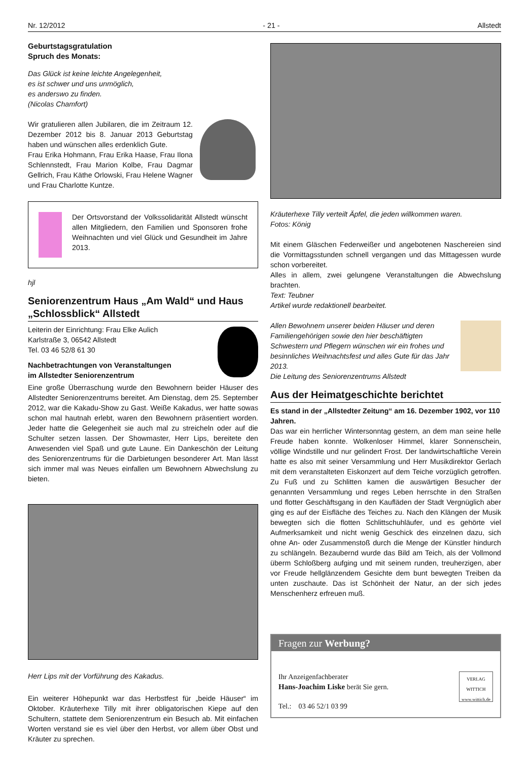Nr. 12/2012 - 21 - Allstedt
Geburtstagsgratulation
Spruch des Monats:
Das Glück ist keine leichte Angelegenheit,
es ist schwer und uns unmöglich,
es anderswo zu finden.
(Nicolas Chamfort)
Wir gratulieren allen Jubilaren, die im Zeitraum 12. Dezember 2012 bis 8. Januar 2013 Geburtstag haben und wünschen alles erdenklich Gute.
Frau Erika Hohmann, Frau Erika Haase, Frau Ilona Schlennstedt, Frau Marion Kolbe, Frau Dagmar Gellrich, Frau Käthe Orlowski, Frau Helene Wagner und Frau Charlotte Kuntze.
Der Ortsvorstand der Volkssolidarität Allstedt wünscht allen Mitgliedern, den Familien und Sponsoren frohe Weihnachten und viel Glück und Gesundheit im Jahre 2013.
hjl
Seniorenzentrum Haus „Am Wald“ und Haus „Schlossblick“ Allstedt
Leiterin der Einrichtung: Frau Elke Aulich
Karlstraße 3, 06542 Allstedt
Tel. 03 46 52/8 61 30
Nachbetrachtungen von Veranstaltungen
im Allstedter Seniorenzentrum
Eine große Überraschung wurde den Bewohnern beider Häuser des Allstedter Seniorenzentrums bereitet. Am Dienstag, dem 25. September 2012, war die Kakadu-Show zu Gast. Weiße Kakadus, wer hatte sowas schon mal hautnah erlebt, waren den Bewohnern präsentiert worden. Jeder hatte die Gelegenheit sie auch mal zu streicheln oder auf die Schulter setzen lassen. Der Showmaster, Herr Lips, bereitete den Anwesenden viel Spaß und gute Laune. Ein Dankeschön der Leitung des Seniorenzentrums für die Darbietungen besonderer Art. Man lässt sich immer mal was Neues einfallen um Bewohnern Abwechslung zu bieten.
Herr Lips mit der Vorführung des Kakadus.
Ein weiterer Höhepunkt war das Herbstfest für „beide Häuser“ im Oktober. Kräuterhexe Tilly mit ihrer obligatorischen Kiepe auf den Schultern, stattete dem Seniorenzentrum ein Besuch ab. Mit einfachen Worten verstand sie es viel über den Herbst, vor allem über Obst und Kräuter zu sprechen.
Kräuterhexe Tilly verteilt Äpfel, die jeden willkommen waren.
Fotos: König
Mit einem Gläschen Federweißer und angebotenen Naschereien sind die Vormittagsstunden schnell vergangen und das Mittagessen wurde schon vorbereitet.
Alles in allem, zwei gelungene Veranstaltungen die Abwechslung brachten.
Text: Teubner
Artikel wurde redaktionell bearbeitet.
Allen Bewohnern unserer beiden Häuser und deren Familiengehörigen sowie den hier beschäftigten Schwestern und Pflegern wünschen wir ein frohes und besinnliches Weihnachtsfest und alles Gute für das Jahr 2013.
Die Leitung des Seniorenzentrums Allstedt
Aus der Heimatgeschichte berichtet
Es stand in der „Allstedter Zeitung“ am 16. Dezember 1902, vor 110 Jahren.
Das war ein herrlicher Wintersonntag gestern, an dem man seine helle Freude haben konnte. Wolkenloser Himmel, klarer Sonnenschein, völlige Windstille und nur gelindert Frost. Der landwirtschaftliche Verein hatte es also mit seiner Versammlung und Herr Musikdirektor Gerlach mit dem veranstalteten Eiskonzert auf dem Teiche vorzüglich getroffen. Zu Fuß und zu Schlitten kamen die auswärtigen Besucher der genannten Versammlung und reges Leben herrschte in den Straßen und flotter Geschäftsgang in den Kaufläden der Stadt Vergnüglich aber ging es auf der Eisfläche des Teiches zu. Nach den Klängen der Musik bewegten sich die flotten Schlittschuhläufer, und es gehörte viel Aufmerksamkeit und nicht wenig Geschick des einzelnen dazu, sich ohne An- oder Zusammenstoß durch die Menge der Künstler hindurch zu schlängeln. Bezaubernd wurde das Bild am Teich, als der Vollmond überm Schloßberg aufging und mit seinem runden, treuherzigen, aber vor Freude hellglänzendem Gesichte dem bunt bewegten Treiben da unten zuschaute. Das ist Schönheit der Natur, an der sich jedes Menschenherz erfreuen muß.
Fragen zur Werbung?
Ihr Anzeigenfachberater
Hans-Joachim Liske berät Sie gern.
Tel.: 03 46 52/1 03 99
VERLAG
WITTICH
www.wittich.de